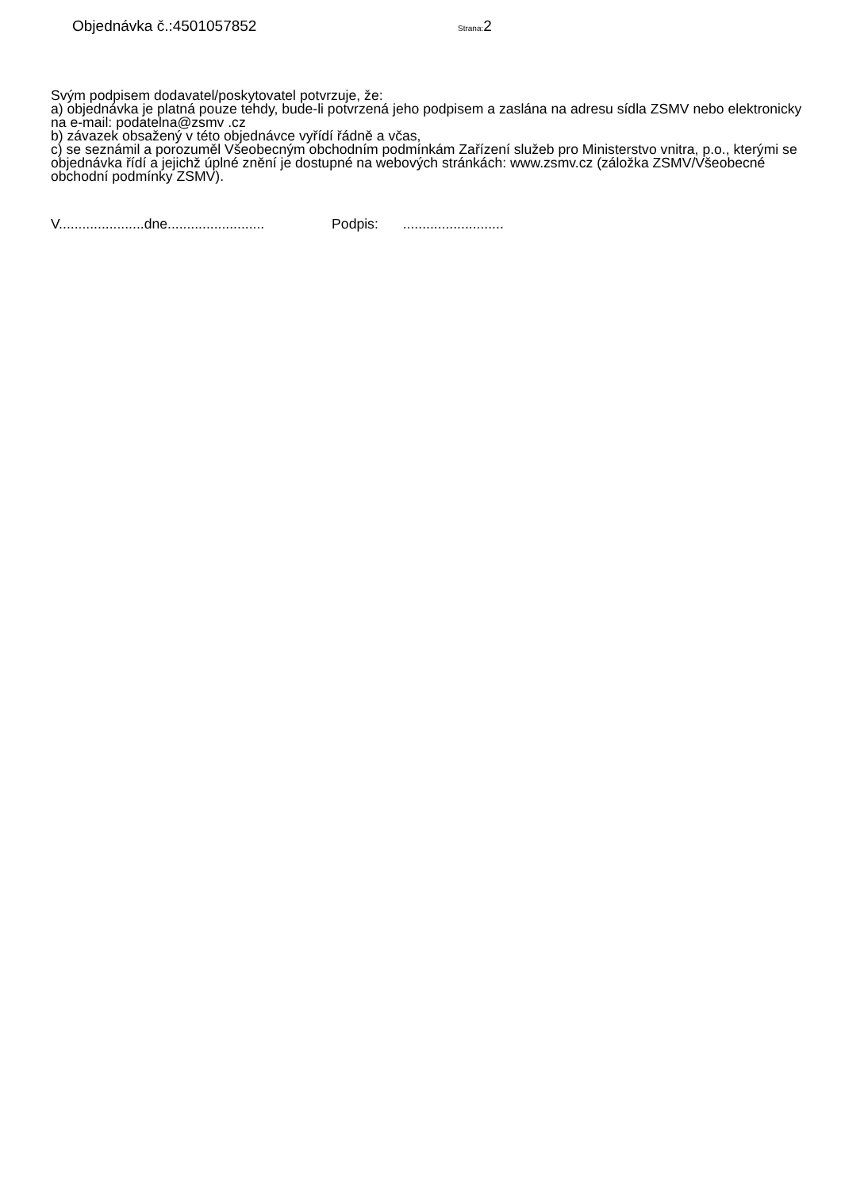Objednávka č.:4501057852 Strana: 2
Svým podpisem dodavatel/poskytovatel potvrzuje, že:
a) objednávka je platná pouze tehdy, bude-li potvrzená jeho podpisem a zaslána na adresu sídla ZSMV nebo elektronicky na e-mail: podatelna@zsmv .cz
b) závazek obsažený v této objednávce vyřídí řádně a včas,
c) se seznámil a porozuměl Všeobecným obchodním podmínkám Zařízení služeb pro Ministerstvo vnitra, p.o., kterými se objednávka řídí a jejichž úplné znění je dostupné na webových stránkách: www.zsmv.cz (záložka ZSMV/Všeobecné obchodní podmínky ZSMV).
V......................dne......................... Podpis: ..........................